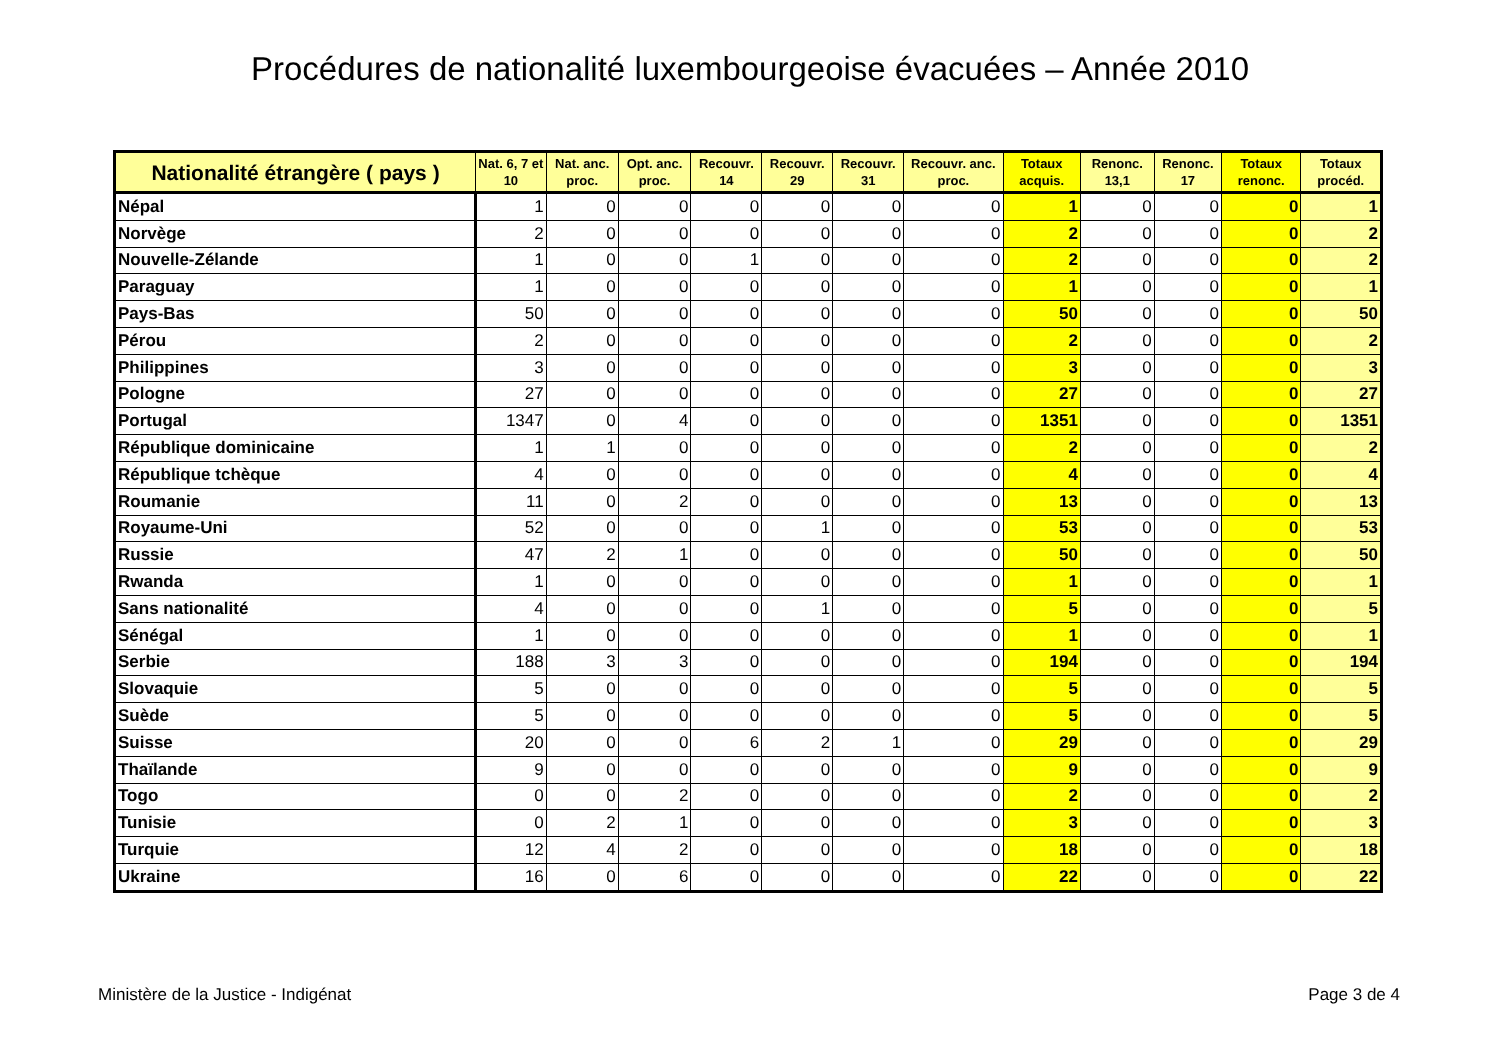Procédures de nationalité luxembourgeoise évacuées – Année 2010
| Nationalité étrangère ( pays ) | Nat. 6, 7 et 10 | Nat. anc. proc. | Opt. anc. proc. | Recouvr. 14 | Recouvr. 29 | Recouvr. 31 | Recouvr. anc. proc. | Totaux acquis. | Renonc. 13,1 | Renonc. 17 | Totaux renonc. | Totaux procéd. |
| --- | --- | --- | --- | --- | --- | --- | --- | --- | --- | --- | --- | --- |
| Népal | 1 | 0 | 0 | 0 | 0 | 0 | 0 | 1 | 0 | 0 | 0 | 1 |
| Norvège | 2 | 0 | 0 | 0 | 0 | 0 | 0 | 2 | 0 | 0 | 0 | 2 |
| Nouvelle-Zélande | 1 | 0 | 0 | 1 | 0 | 0 | 0 | 2 | 0 | 0 | 0 | 2 |
| Paraguay | 1 | 0 | 0 | 0 | 0 | 0 | 0 | 1 | 0 | 0 | 0 | 1 |
| Pays-Bas | 50 | 0 | 0 | 0 | 0 | 0 | 0 | 50 | 0 | 0 | 0 | 50 |
| Pérou | 2 | 0 | 0 | 0 | 0 | 0 | 0 | 2 | 0 | 0 | 0 | 2 |
| Philippines | 3 | 0 | 0 | 0 | 0 | 0 | 0 | 3 | 0 | 0 | 0 | 3 |
| Pologne | 27 | 0 | 0 | 0 | 0 | 0 | 0 | 27 | 0 | 0 | 0 | 27 |
| Portugal | 1347 | 0 | 4 | 0 | 0 | 0 | 0 | 1351 | 0 | 0 | 0 | 1351 |
| République dominicaine | 1 | 1 | 0 | 0 | 0 | 0 | 0 | 2 | 0 | 0 | 0 | 2 |
| République tchèque | 4 | 0 | 0 | 0 | 0 | 0 | 0 | 4 | 0 | 0 | 0 | 4 |
| Roumanie | 11 | 0 | 2 | 0 | 0 | 0 | 0 | 13 | 0 | 0 | 0 | 13 |
| Royaume-Uni | 52 | 0 | 0 | 0 | 1 | 0 | 0 | 53 | 0 | 0 | 0 | 53 |
| Russie | 47 | 2 | 1 | 0 | 0 | 0 | 0 | 50 | 0 | 0 | 0 | 50 |
| Rwanda | 1 | 0 | 0 | 0 | 0 | 0 | 0 | 1 | 0 | 0 | 0 | 1 |
| Sans nationalité | 4 | 0 | 0 | 0 | 1 | 0 | 0 | 5 | 0 | 0 | 0 | 5 |
| Sénégal | 1 | 0 | 0 | 0 | 0 | 0 | 0 | 1 | 0 | 0 | 0 | 1 |
| Serbie | 188 | 3 | 3 | 0 | 0 | 0 | 0 | 194 | 0 | 0 | 0 | 194 |
| Slovaquie | 5 | 0 | 0 | 0 | 0 | 0 | 0 | 5 | 0 | 0 | 0 | 5 |
| Suède | 5 | 0 | 0 | 0 | 0 | 0 | 0 | 5 | 0 | 0 | 0 | 5 |
| Suisse | 20 | 0 | 0 | 6 | 2 | 1 | 0 | 29 | 0 | 0 | 0 | 29 |
| Thaïlande | 9 | 0 | 0 | 0 | 0 | 0 | 0 | 9 | 0 | 0 | 0 | 9 |
| Togo | 0 | 0 | 2 | 0 | 0 | 0 | 0 | 2 | 0 | 0 | 0 | 2 |
| Tunisie | 0 | 2 | 1 | 0 | 0 | 0 | 0 | 3 | 0 | 0 | 0 | 3 |
| Turquie | 12 | 4 | 2 | 0 | 0 | 0 | 0 | 18 | 0 | 0 | 0 | 18 |
| Ukraine | 16 | 0 | 6 | 0 | 0 | 0 | 0 | 22 | 0 | 0 | 0 | 22 |
Ministère de la Justice - Indigénat Page 3 de 4